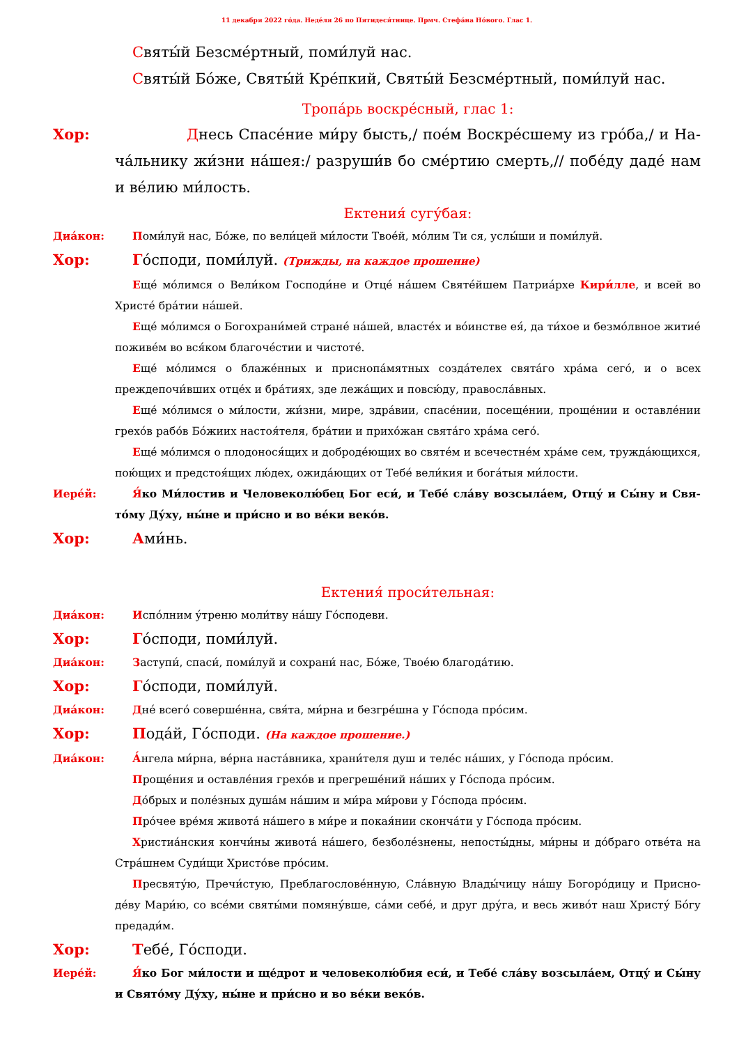11 декабря 2022 го́да. Неде́ля 26 по Пятидеся́тнице. Прмч. Стефа́на Но́вого. Глас 1.
Святы́й Безсме́ртный, поми́луй нас.
Святы́й Бо́же, Святы́й Кре́пкий, Святы́й Безсме́ртный, поми́луй нас.
Тропа́рь воскре́сный, глас 1:
Хор: Днесь Спасе́ние ми́ру бысть,/ пое́м Воскре́сшему из гро́ба,/ и На­ча́льнику жи́зни на́шея:/ разруши́в бо сме́ртию смерть,// побе́ду да­де́ нам и ве́лию ми́лость.
Ектения́ сугу́бая:
Диа́кон: Поми́луй нас, Бо́же, по вели́цей ми́лости Твое́й, мо́лим Ти ся, услы́ши и поми́луй.
Хор: Го́споди, поми́луй. (Трижды, на каждое прошение)
Еще́ мо́лимся о Вели́ком Господи́не и Отце́ на́шем Святе́йшем Патриа́рхе Кири́лле, и всей во Христе́ бра́тии на́шей.
Еще́ мо́лимся о Богохрани́мей стране́ на́шей, власте́х и во́инстве ея́, да ти́хое и безмо́лвное житие́ поживе́м во вся́ком благоче́стии и чистоте́.
Еще́ мо́лимся о блаже́нных и приснопа́мятных созда́телех свята́го хра́ма сего́, и о всех преждепочи́вших отце́х и бра́тиях, зде лежа́щих и повсю́ду, правосла́вных.
Еще́ мо́лимся о ми́лости, жи́зни, мире, здра́вии, спасе́нии, посеще́нии, проще́нии и остав­ле́нии грехо́в рабо́в Бо́жиих настоя́теля, бра́тии и прихо́жан свята́го хра́ма сего́.
Еще́ мо́лимся о плодонося́щих и доброде́ющих во святе́м и всечестне́м хра́ме сем, труж­да́ющихся, пою́щих и предстоя́щих лю́дех, ожида́ющих от Тебе́ вели́кия и бога́тыя ми́лости.
Иере́й: Я́ко Ми́лостив и Человеколю́бец Бог еси́, и Тебе́ сла́ву возсыла́ем, Отцу́ и Сы́ну и Свя­то́му Ду́ху, ны́не и при́сно и во ве́ки веко́в.
Хор: Ами́нь.
Ектения́ проси́тельная:
Диа́кон: Испо́лним у́треню моли́тву на́шу Го́сподеви.
Хор: Го́споди, поми́луй.
Диа́кон: Заступи́, спаси́, поми́луй и сохрани́ нас, Бо́же, Твое́ю благода́тию.
Хор: Го́споди, поми́луй.
Диа́кон: Дне́ всего́ соверше́нна, свя́та, ми́рна и безгре́шна у Го́спода про́сим.
Хор: Пода́й, Го́споди. (На каждое прошение.)
Диа́кон: А́нгела ми́рна, ве́рна наста́вника, храни́теля душ и теле́с на́ших, у Го́спода про́сим.
Проще́ния и оставле́ния грехо́в и прегреше́ний на́ших у Го́спода про́сим.
До́брых и поле́зных душа́м на́шим и ми́ра ми́рови у Го́спода про́сим.
Про́чее вре́мя живота́ на́шего в ми́ре и покая́нии сконча́ти у Го́спода про́сим.
Христиа́нския кончи́ны живота́ на́шего, безболе́знены, непосты́дны, ми́рны и до́браго отве́та на Стра́шнем Суди́щи Христо́ве про́сим.
Пресвяту́ю, Пречи́стую, Преблагослове́нную, Сла́вную Влады́чицу на́шу Богоро́дицу и Присно­де́ву Мари́ю, со все́ми святы́ми помяну́вше, са́ми себе́, и друг дру́га, и весь живо́т наш Христу́ Бо́гу предади́м.
Хор: Тебе́, Го́споди.
Иере́й: Я́ко Бог ми́лости и ще́дрот и человеколю́бия еси́, и Тебе́ сла́ву возсыла́ем, Отцу́ и Сы́ну и Свято́му Ду́ху, ны́не и при́сно и во ве́ки веко́в.